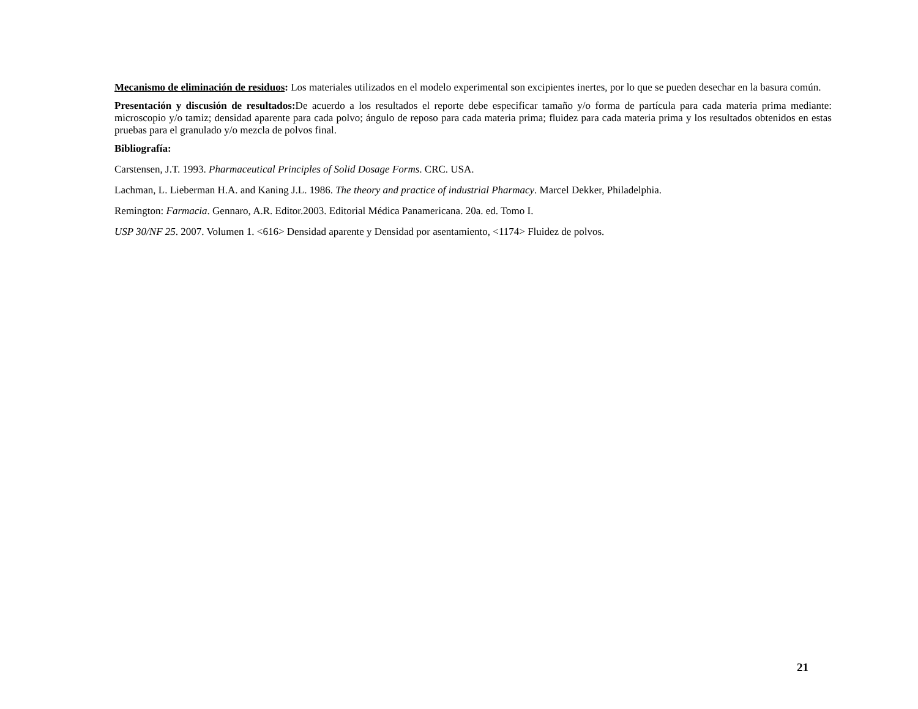Mecanismo de eliminación de residuos: Los materiales utilizados en el modelo experimental son excipientes inertes, por lo que se pueden desechar en la basura común.
Presentación y discusión de resultados: De acuerdo a los resultados el reporte debe especificar tamaño y/o forma de partícula para cada materia prima mediante: microscopio y/o tamiz; densidad aparente para cada polvo; ángulo de reposo para cada materia prima; fluidez para cada materia prima y los resultados obtenidos en estas pruebas para el granulado y/o mezcla de polvos final.
Bibliografía:
Carstensen, J.T. 1993. Pharmaceutical Principles of Solid Dosage Forms. CRC. USA.
Lachman, L. Lieberman H.A. and Kaning J.L. 1986. The theory and practice of industrial Pharmacy. Marcel Dekker, Philadelphia.
Remington: Farmacia. Gennaro, A.R. Editor.2003. Editorial Médica Panamericana. 20a. ed. Tomo I.
USP 30/NF 25. 2007. Volumen 1. <616> Densidad aparente y Densidad por asentamiento, <1174> Fluidez de polvos.
21